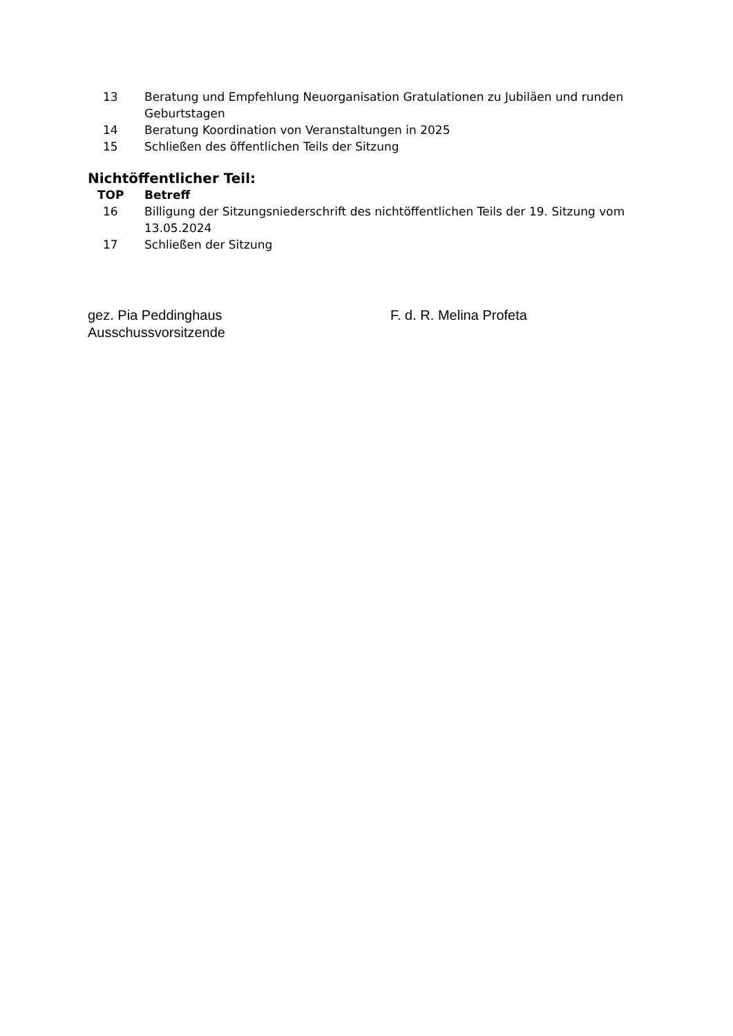| 13 | Beratung und Empfehlung Neuorganisation Gratulationen zu Jubiläen und runden Geburtstagen |
| 14 | Beratung Koordination von Veranstaltungen in 2025 |
| 15 | Schließen des öffentlichen Teils der Sitzung |
Nichtöffentlicher Teil:
| TOP | Betreff |
| --- | --- |
| 16 | Billigung der Sitzungsniederschrift des nichtöffentlichen Teils der 19. Sitzung vom 13.05.2024 |
| 17 | Schließen der Sitzung |
gez. Pia Peddinghaus
Ausschussvorsitzende
F. d. R. Melina Profeta